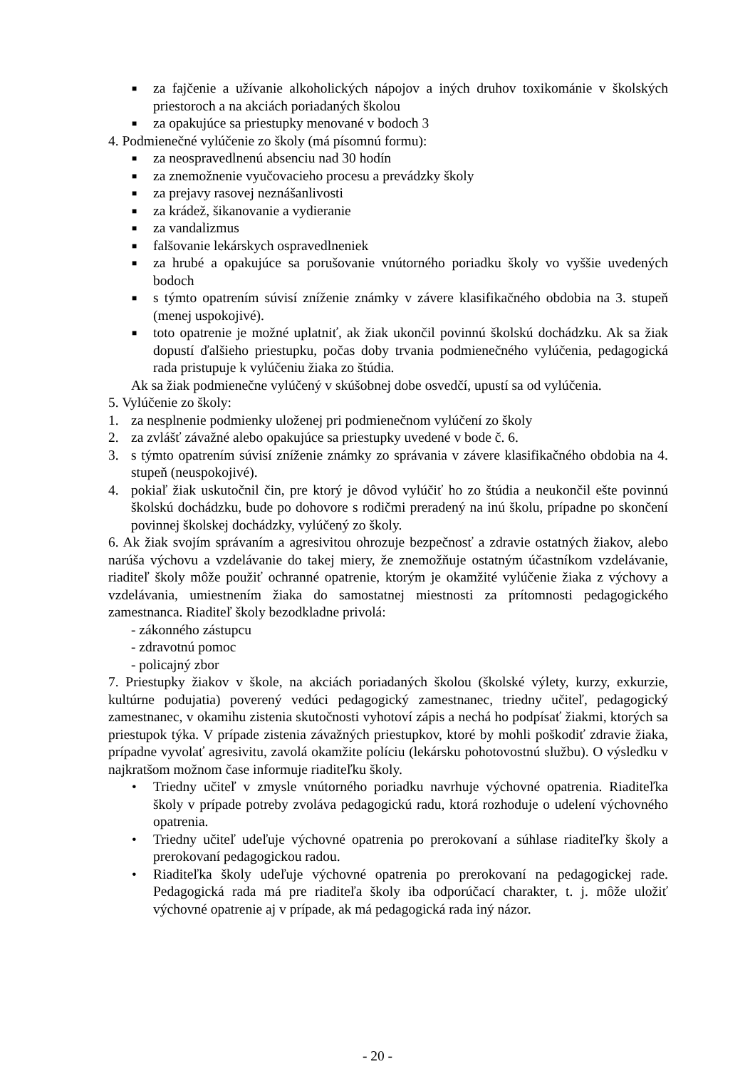■ za fajčenie a užívanie alkoholických nápojov a iných druhov toxikománie v školských priestoroch a na akciách poriadaných školou
■ za opakujúce sa priestupky menované v bodoch 3
4. Podmienečné vylúčenie zo školy (má písomnú formu):
■ za neospravedlnenú absenciu nad 30 hodín
■ za znemožnenie vyučovacieho procesu a prevádzky školy
■ za prejavy rasovej neznášanlivosti
■ za krádež, šikanovanie a vydieranie
■ za vandalizmus
■ falšovanie lekárskych ospravedlneniek
■ za hrubé a opakujúce sa porušovanie vnútorného poriadku školy vo vyššie uvedených bodoch
■ s týmto opatrením súvisí zníženie známky v závere klasifikačného obdobia na 3. stupeň (menej uspokojivé).
■ toto opatrenie je možné uplatniť, ak žiak ukončil povinnú školskú dochádzku. Ak sa žiak dopustí ďalšieho priestupku, počas doby trvania podmienečného vylúčenia, pedagogická rada pristupuje k vylúčeniu žiaka zo štúdia.
Ak sa žiak podmienečne vylúčený v skúšobnej dobe osvedčí, upustí sa od vylúčenia.
5. Vylúčenie zo školy:
1. za nesplnenie podmienky uloženej pri podmienečnom vylúčení zo školy
2. za zvlášť závažné alebo opakujúce sa priestupky uvedené v bode č. 6.
3. s týmto opatrením súvisí zníženie známky zo správania v závere klasifikačného obdobia na 4. stupeň (neuspokojivé).
4. pokiaľ žiak uskutočnil čin, pre ktorý je dôvod vylúčiť ho zo štúdia a neukončil ešte povinnú školskú dochádzku, bude po dohovore s rodičmi preradený na inú školu, prípadne po skončení povinnej školskej dochádzky, vylúčený zo školy.
6. Ak žiak svojím správaním a agresivitou ohrozuje bezpečnosť a zdravie ostatných žiakov, alebo narúša výchovu a vzdelávanie do takej miery, že znemožňuje ostatným účastníkom vzdelávanie, riaditeľ školy môže použiť ochranné opatrenie, ktorým je okamžité vylúčenie žiaka z výchovy a vzdelávania, umiestnením žiaka do samostatnej miestnosti za prítomnosti pedagogického zamestnanca. Riaditeľ školy bezodkladne privolá:
- zákonného zástupcu
- zdravotnú pomoc
- policajný zbor
7. Priestupky žiakov v škole, na akciách poriadaných školou (školské výlety, kurzy, exkurzie, kultúrne podujatia) poverený vedúci pedagogický zamestnanec, triedny učiteľ, pedagogický zamestnanec, v okamihu zistenia skutočnosti vyhotoví zápis a nechá ho podpísať žiakmi, ktorých sa priestupok týka. V prípade zistenia závažných priestupkov, ktoré by mohli poškodiť zdravie žiaka, prípadne vyvolať agresivitu, zavolá okamžite políciu (lekársku pohotovostnú službu). O výsledku v najkratšom možnom čase informuje riaditeľku školy.
• Triedny učiteľ v zmysle vnútorného poriadku navrhuje výchovné opatrenia. Riaditeľka školy v prípade potreby zvoláva pedagogickú radu, ktorá rozhoduje o udelení výchovného opatrenia.
• Triedny učiteľ udeľuje výchovné opatrenia po prerokovaní a súhlase riaditeľky školy a prerokovaní pedagogickou radou.
• Riaditeľka školy udeľuje výchovné opatrenia po prerokovaní na pedagogickej rade. Pedagogická rada má pre riaditeľa školy iba odporúčací charakter, t. j. môže uložiť výchovné opatrenie aj v prípade, ak má pedagogická rada iný názor.
- 20 -